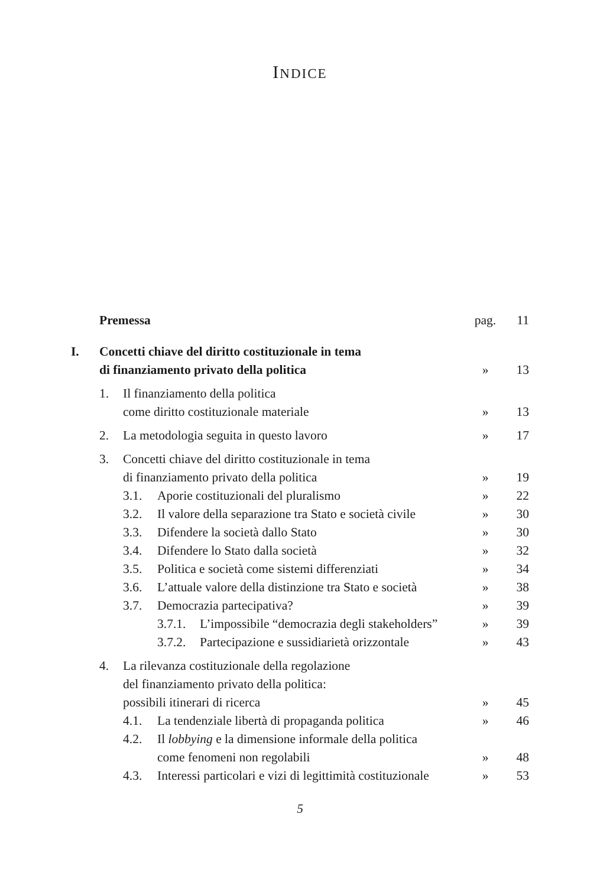INDICE
| | Premessa | pag. | 11 |
| I. | Concetti chiave del diritto costituzionale in tema di finanziamento privato della politica | » | 13 |
| | 1. Il finanziamento della politica come diritto costituzionale materiale | » | 13 |
| | 2. La metodologia seguita in questo lavoro | » | 17 |
| | 3. Concetti chiave del diritto costituzionale in tema di finanziamento privato della politica | » | 19 |
| | 3.1. Aporie costituzionali del pluralismo | » | 22 |
| | 3.2. Il valore della separazione tra Stato e società civile | » | 30 |
| | 3.3. Difendere la società dallo Stato | » | 30 |
| | 3.4. Difendere lo Stato dalla società | » | 32 |
| | 3.5. Politica e società come sistemi differenziati | » | 34 |
| | 3.6. L’attuale valore della distinzione tra Stato e società | » | 38 |
| | 3.7. Democrazia partecipativa? | » | 39 |
| | 3.7.1. L’impossibile “democrazia degli stakeholders” | » | 39 |
| | 3.7.2. Partecipazione e sussidiarietà orizzontale | » | 43 |
| | 4. La rilevanza costituzionale della regolazione del finanziamento privato della politica: possibili itinerari di ricerca | » | 45 |
| | 4.1. La tendenziale libertà di propaganda politica | » | 46 |
| | 4.2. Il lobbying e la dimensione informale della politica come fenomeni non regolabili | » | 48 |
| | 4.3. Interessi particolari e vizi di legittimità costituzionale | » | 53 |
5